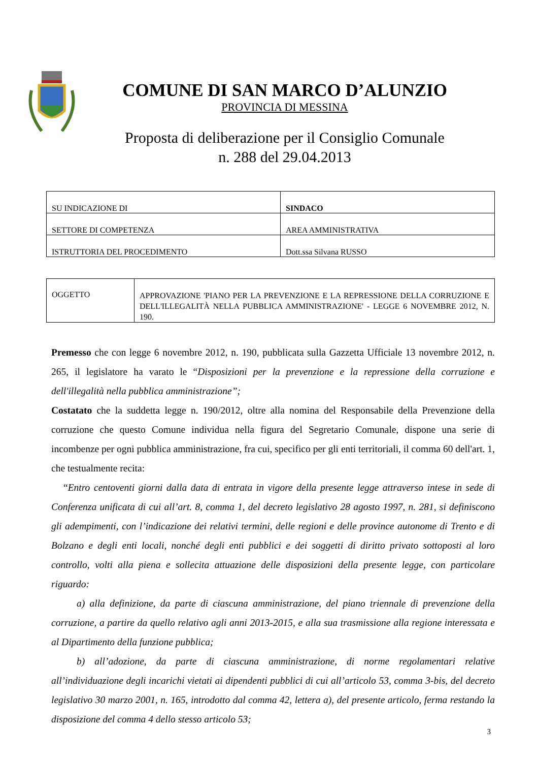COMUNE DI SAN MARCO D’ALUNZIO
PROVINCIA DI MESSINA
Proposta di deliberazione per il Consiglio Comunale
n. 288 del 29.04.2013
| SU INDICAZIONE DI | SINDACO |
| SETTORE DI COMPETENZA | AREA AMMINISTRATIVA |
| ISTRUTTORIA DEL PROCEDIMENTO | Dott.ssa Silvana RUSSO |
| OGGETTO | APPROVAZIONE 'PIANO PER LA PREVENZIONE E LA REPRESSIONE DELLA CORRUZIONE E DELL'ILLEGALITÀ NELLA PUBBLICA AMMINISTRAZIONE' - LEGGE 6 NOVEMBRE 2012, N. 190. |
Premesso che con legge 6 novembre 2012, n. 190, pubblicata sulla Gazzetta Ufficiale 13 novembre 2012, n. 265, il legislatore ha varato le “Disposizioni per la prevenzione e la repressione della corruzione e dell'illegalità nella pubblica amministrazione”;
Costatato che la suddetta legge n. 190/2012, oltre alla nomina del Responsabile della Prevenzione della corruzione che questo Comune individua nella figura del Segretario Comunale, dispone una serie di incombenze per ogni pubblica amministrazione, fra cui, specifico per gli enti territoriali, il comma 60 dell'art. 1, che testualmente recita:
“Entro centoventi giorni dalla data di entrata in vigore della presente legge attraverso intese in sede di Conferenza unificata di cui all’art. 8, comma 1, del decreto legislativo 28 agosto 1997, n. 281, si definiscono gli adempimenti, con l’indicazione dei relativi termini, delle regioni e delle province autonome di Trento e di Bolzano e degli enti locali, nonché degli enti pubblici e dei soggetti di diritto privato sottoposti al loro controllo, volti alla piena e sollecita attuazione delle disposizioni della presente legge, con particolare riguardo:
a) alla definizione, da parte di ciascuna amministrazione, del piano triennale di prevenzione della corruzione, a partire da quello relativo agli anni 2013-2015, e alla sua trasmissione alla regione interessata e al Dipartimento della funzione pubblica;
b) all’adozione, da parte di ciascuna amministrazione, di norme regolamentari relative all’individuazione degli incarichi vietati ai dipendenti pubblici di cui all’articolo 53, comma 3-bis, del decreto legislativo 30 marzo 2001, n. 165, introdotto dal comma 42, lettera a), del presente articolo, ferma restando la disposizione del comma 4 dello stesso articolo 53;
3